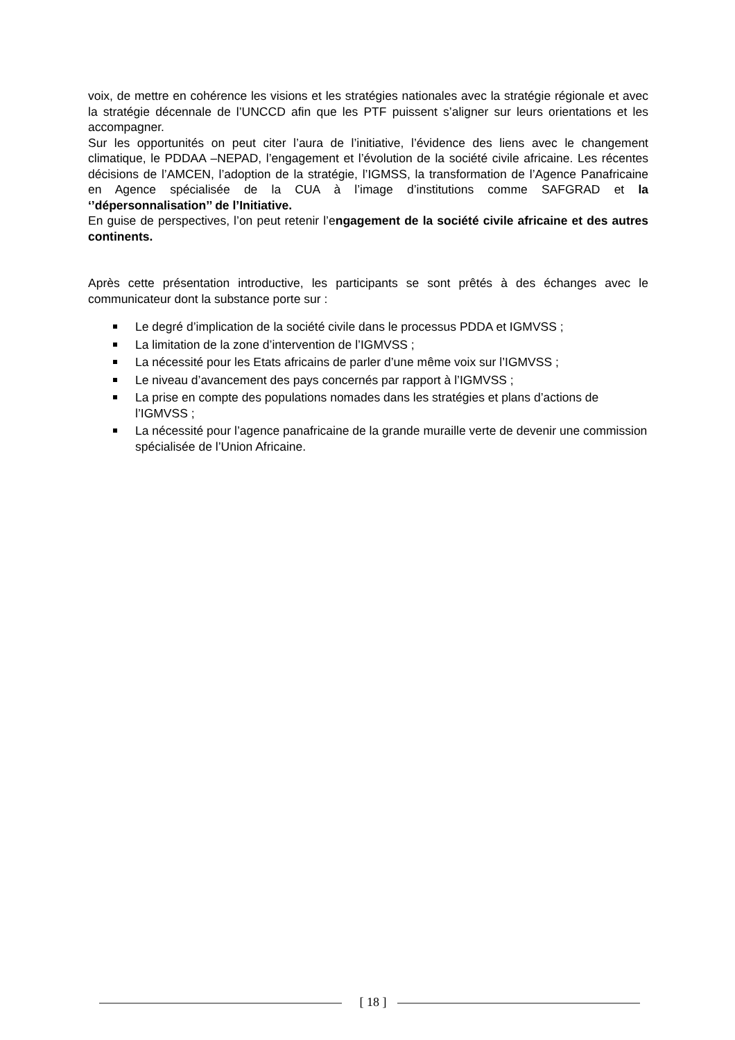voix, de mettre en cohérence les visions et les stratégies nationales avec la stratégie régionale et avec la stratégie décennale de l’UNCCD afin que les PTF puissent s’aligner sur leurs orientations et les accompagner.
Sur les opportunités on peut citer l’aura de l’initiative, l’évidence des liens avec le changement climatique, le PDDAA –NEPAD, l’engagement et l’évolution de la société civile africaine. Les récentes décisions de l’AMCEN, l’adoption de la stratégie, l’IGMSS, la transformation de l’Agence Panafricaine en Agence spécialisée de la CUA à l’image d’institutions comme SAFGRAD et la ‘’dépersonnalisation’’ de l’Initiative.
En guise de perspectives, l’on peut retenir l’engagement de la société civile africaine et des autres continents.
Après cette présentation introductive, les participants se sont prêtés à des échanges avec le communicateur dont la substance porte sur :
Le degré d’implication de la société civile dans le processus PDDA et IGMVSS ;
La limitation de la zone d’intervention de l’IGMVSS ;
La nécessité pour les Etats africains de parler d’une même voix sur l’IGMVSS ;
Le niveau d’avancement des pays concernés par rapport à l’IGMVSS ;
La prise en compte des populations nomades dans les stratégies et plans d’actions de l’IGMVSS ;
La nécessité pour l’agence panafricaine de la grande muraille verte de devenir une commission spécialisée de l’Union Africaine.
[ 18 ]